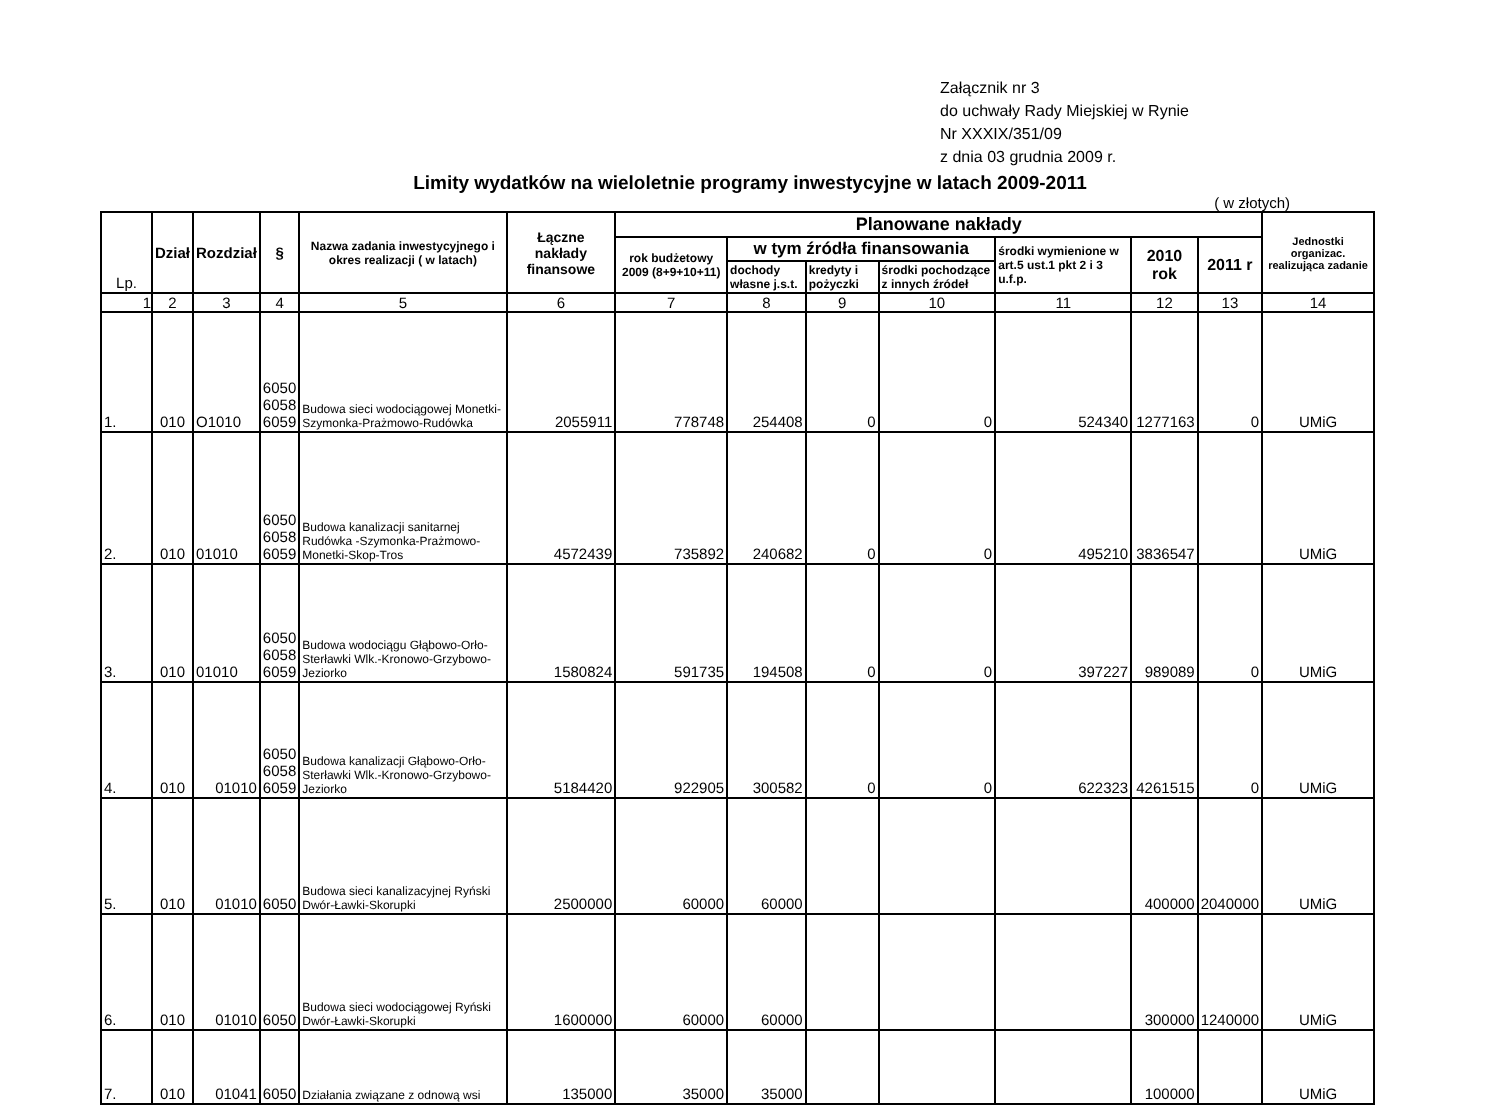Załącznik nr 3
do uchwały Rady Miejskiej w Rynie
Nr XXXIX/351/09
z dnia 03 grudnia 2009 r.
Limity wydatków na wieloletnie programy inwestycyjne w latach 2009-2011
( w złotych)
| Lp. | Dział | Rozdział | § | Nazwa zadania inwestycyjnego i okres realizacji ( w latach) | Łączne nakłady finansowe | Planowane nakłady | | | | | | | Jednostki organizac. realizująca zadanie |
| --- | --- | --- | --- | --- | --- | --- | --- | --- | --- | --- | --- | --- | --- |
| | | | | | | rok budżetowy 2009 (8+9+10+11) | w tym źródła finansowania | | | środki wymienione w art.5 ust.1 pkt 2 i 3 u.f.p. | 2010 rok | 2011 r | |
| | | | | | | | dochody własne j.s.t. | kredyty i pożyczki | środki pochodzące z innych źródeł | | | | |
| 1 | 2 | 3 | 4 | 5 | 6 | 7 | 8 | 9 | 10 | 11 | 12 | 13 | 14 |
| 1. | 010 | O1010 | 6050 6058 6059 | Budowa sieci wodociągowej Monetki-Szymonka-Prażmowo-Rudówka | 2055911 | 778748 | 254408 | 0 | 0 | 524340 | 1277163 | 0 | UMiG |
| 2. | 010 | 01010 | 6050 6058 6059 | Budowa kanalizacji sanitarnej Rudówka -Szymonka-Prażmowo-Monetki-Skop-Tros | 4572439 | 735892 | 240682 | 0 | 0 | 495210 | 3836547 | | UMiG |
| 3. | 010 | 01010 | 6050 6058 6059 | Budowa wodociągu Głąbowo-Orło-Sterławki Wlk.-Kronowo-Grzybowo-Jeziorko | 1580824 | 591735 | 194508 | 0 | 0 | 397227 | 989089 | 0 | UMiG |
| 4. | 010 | 01010 | 6050 6058 6059 | Budowa kanalizacji Głąbowo-Orło-Sterławki Wlk.-Kronowo-Grzybowo-Jeziorko | 5184420 | 922905 | 300582 | 0 | 0 | 622323 | 4261515 | 0 | UMiG |
| 5. | 010 | 01010 | 6050 | Budowa sieci kanalizacyjnej Ryński Dwór-Ławki-Skorupki | 2500000 | 60000 | 60000 | | | | 400000 | 2040000 | UMiG |
| 6. | 010 | 01010 | 6050 | Budowa sieci wodociągowej Ryński Dwór-Ławki-Skorupki | 1600000 | 60000 | 60000 | | | | 300000 | 1240000 | UMiG |
| 7. | 010 | 01041 | 6050 | Działania związane z odnową wsi | 135000 | 35000 | 35000 | | | | 100000 | | UMiG |